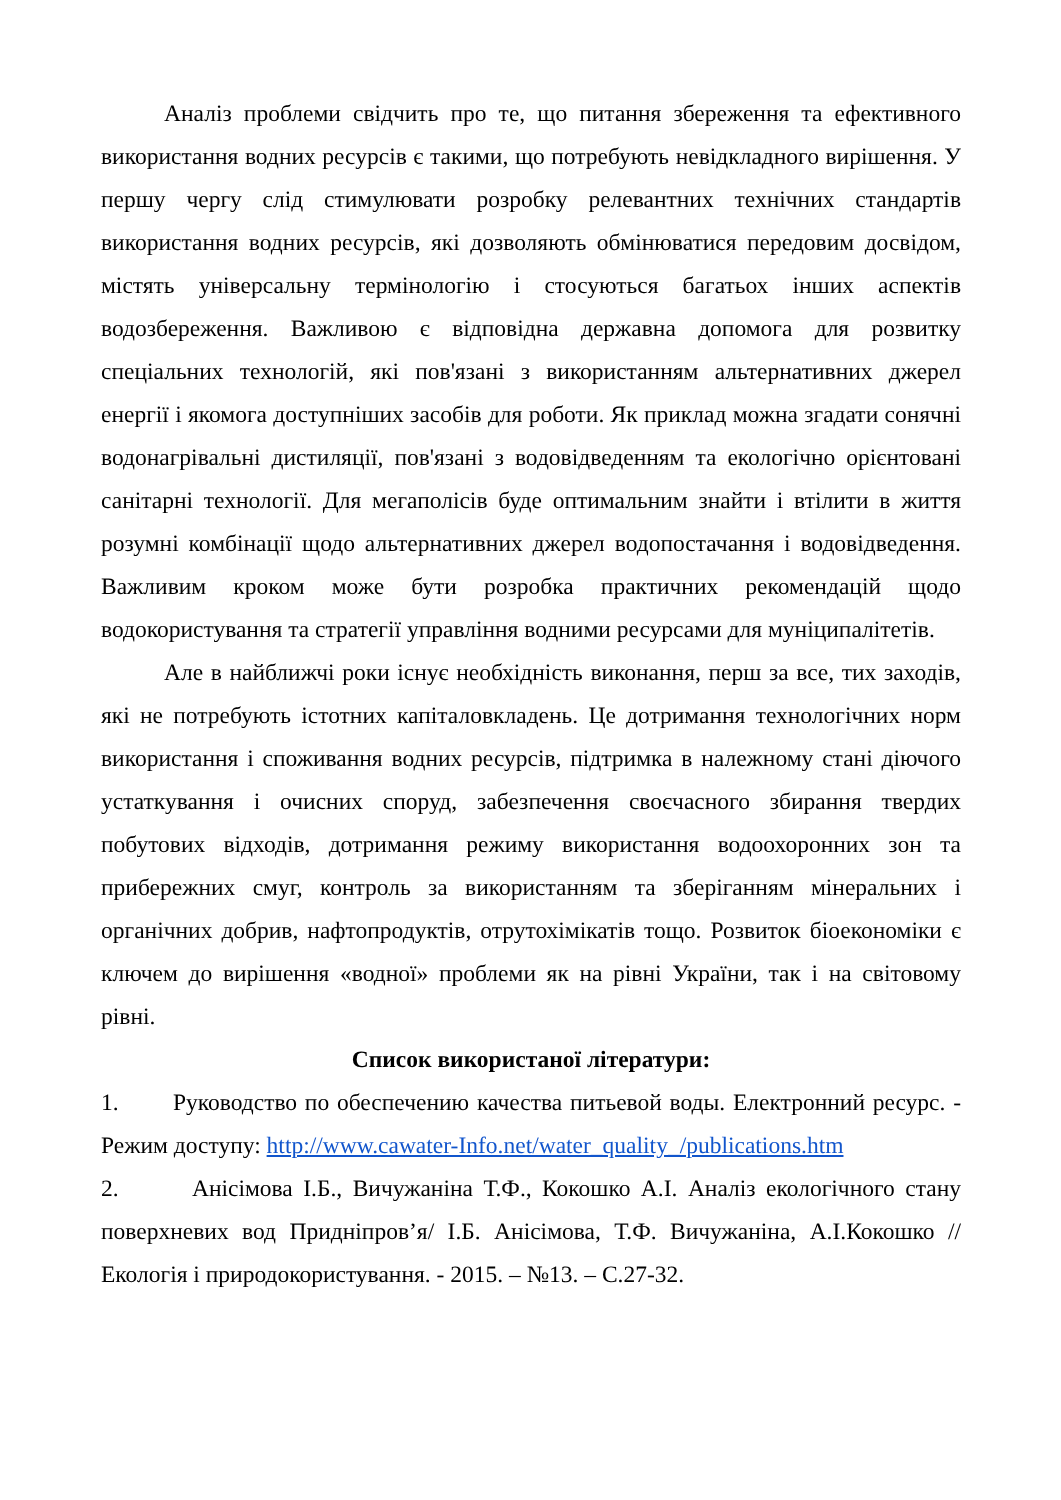Аналіз проблеми свідчить про те, що питання збереження та ефективного використання водних ресурсів є такими, що потребують невідкладного вирішення. У першу чергу слід стимулювати розробку релевантних технічних стандартів використання водних ресурсів, які дозволяють обмінюватися передовим досвідом, містять універсальну термінологію і стосуються багатьох інших аспектів водозбереження. Важливою є відповідна державна допомога для розвитку спеціальних технологій, які пов'язані з використанням альтернативних джерел енергії і якомога доступніших засобів для роботи. Як приклад можна згадати сонячні водонагрівальні дистиляції, пов'язані з водовідведенням та екологічно орієнтовані санітарні технології. Для мегаполісів буде оптимальним знайти і втілити в життя розумні комбінації щодо альтернативних джерел водопостачання і водовідведення. Важливим кроком може бути розробка практичних рекомендацій щодо водокористування та стратегії управління водними ресурсами для муніципалітетів.
Але в найближчі роки існує необхідність виконання, перш за все, тих заходів, які не потребують істотних капіталовкладень. Це дотримання технологічних норм використання і споживання водних ресурсів, підтримка в належному стані діючого устаткування і очисних споруд, забезпечення своєчасного збирання твердих побутових відходів, дотримання режиму використання водоохоронних зон та прибережних смуг, контроль за використанням та зберіганням мінеральних і органічних добрив, нафтопродуктів, отрутохімікатів тощо. Розвиток біоекономіки є ключем до вирішення «водної» проблеми як на рівні України, так і на світовому рівні.
Список використаної літератури:
1. Руководство по обеспечению качества питьевой воды. Електронний ресурс. - Режим доступу: http://www.cawater-Info.net/water_quality_/publications.htm
2. Анісімова І.Б., Вичужаніна Т.Ф., Кокошко А.І. Аналіз екологічного стану поверхневих вод Придніпров’я/ І.Б. Анісімова, Т.Ф. Вичужаніна, А.І.Кокошко //Екологія і природокористування. - 2015. – №13. – С.27-32.